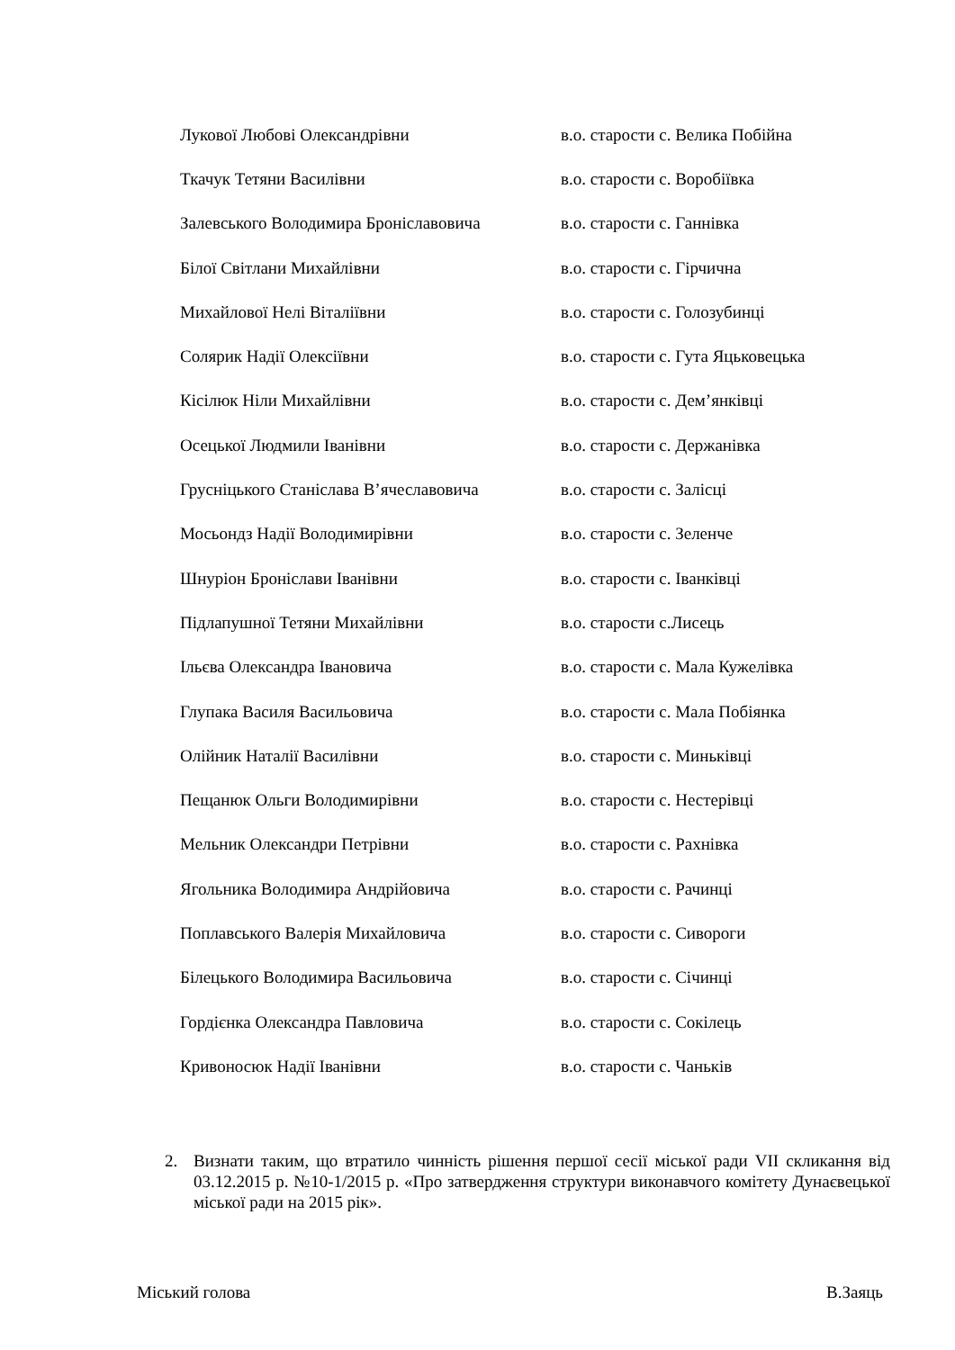| Лукової Любові Олександрівни | в.о. старости с. Велика Побійна |
| Ткачук Тетяни Василівни | в.о. старости с. Воробіївка |
| Залевського Володимира Броніславовича | в.о. старости с. Ганнівка |
| Білої Світлани Михайлівни | в.о. старости с. Гірчична |
| Михайлової Нелі Віталіївни | в.о. старости с. Голозубинці |
| Солярик Надії Олексіївни | в.о. старости с. Гута Яцьковецька |
| Кісілюк Ніли Михайлівни | в.о. старости с. Дем’янківці |
| Осецької Людмили Іванівни | в.о. старости с. Держанівка |
| Грусніцького Станіслава В’ячеславовича | в.о. старости с. Залісці |
| Мосьондз Надії Володимирівни | в.о. старости с. Зеленче |
| Шнуріон Броніслави Іванівни | в.о. старости с. Іванківці |
| Підлапушної Тетяни Михайлівни | в.о. старости с.Лисець |
| Ільєва Олександра Івановича | в.о. старости с. Мала Кужелівка |
| Глупака Василя Васильовича | в.о. старости с. Мала Побіянка |
| Олійник Наталії Василівни | в.о. старости с. Миньківці |
| Пещанюк Ольги Володимирівни | в.о. старости с. Нестерівці |
| Мельник Олександри Петрівни | в.о. старости с. Рахнівка |
| Ягольника Володимира Андрійовича | в.о. старости с. Рачинці |
| Поплавського Валерія Михайловича | в.о. старости с. Сивороги |
| Білецького Володимира Васильовича | в.о. старости с. Січинці |
| Гордієнка Олександра Павловича | в.о. старости с. Сокілець |
| Кривоносюк Надії Іванівни | в.о. старости с. Чаньків |
2. Визнати таким, що втратило чинність рішення першої сесії міської ради VII скликання від 03.12.2015 р. №10-1/2015 р. «Про затвердження структури виконавчого комітету Дунаєвецької міської ради на 2015 рік».
Міський голова В.Заяць